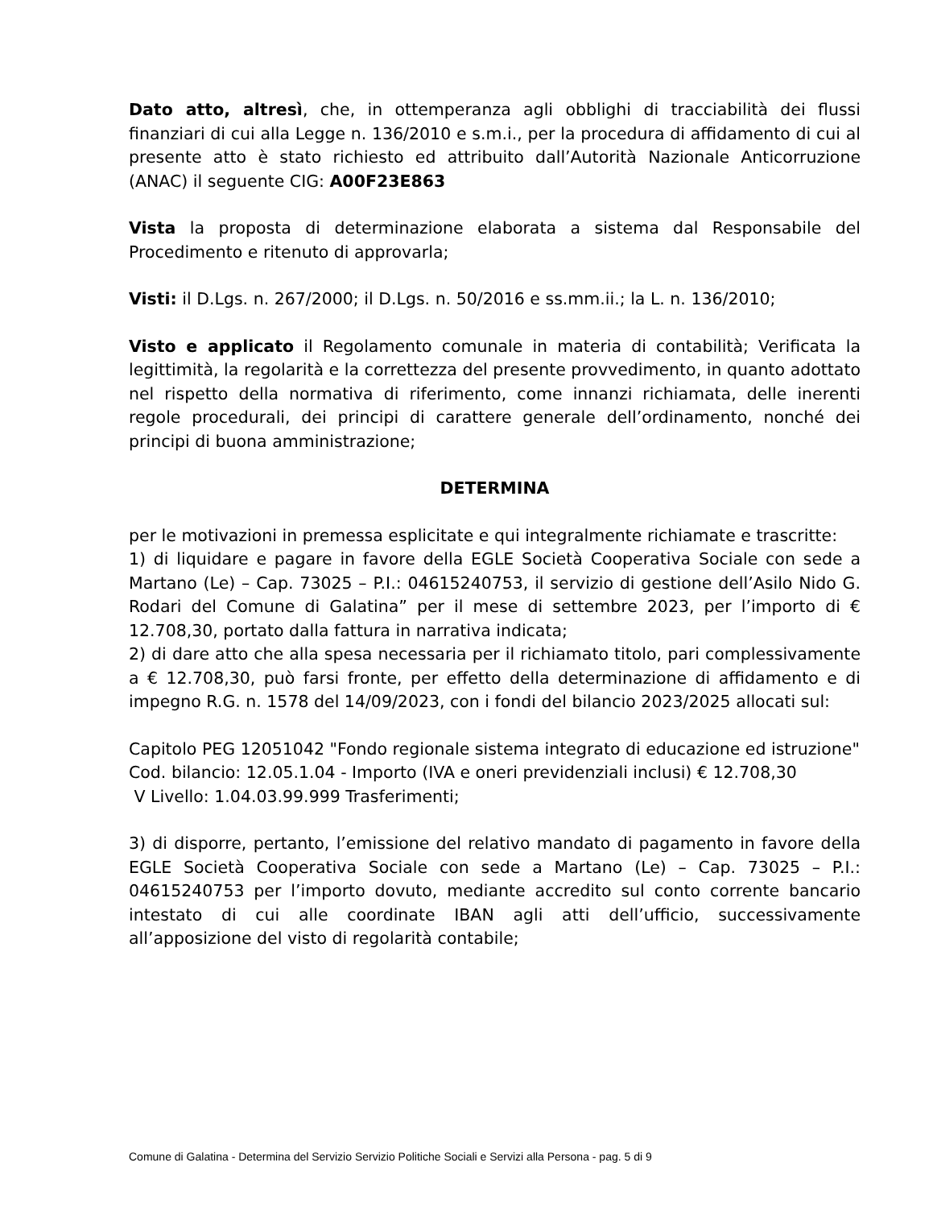Dato atto, altresì, che, in ottemperanza agli obblighi di tracciabilità dei flussi finanziari di cui alla Legge n. 136/2010 e s.m.i., per la procedura di affidamento di cui al presente atto è stato richiesto ed attribuito dall’Autorità Nazionale Anticorruzione (ANAC) il seguente CIG: A00F23E863
Vista la proposta di determinazione elaborata a sistema dal Responsabile del Procedimento e ritenuto di approvarla;
Visti: il D.Lgs. n. 267/2000; il D.Lgs. n. 50/2016 e ss.mm.ii.; la L. n. 136/2010;
Visto e applicato il Regolamento comunale in materia di contabilità; Verificata la legittimità, la regolarità e la correttezza del presente provvedimento, in quanto adottato nel rispetto della normativa di riferimento, come innanzi richiamata, delle inerenti regole procedurali, dei principi di carattere generale dell’ordinamento, nonché dei principi di buona amministrazione;
DETERMINA
per le motivazioni in premessa esplicitate e qui integralmente richiamate e trascritte:
1) di liquidare e pagare in favore della EGLE Società Cooperativa Sociale con sede a Martano (Le) – Cap. 73025 – P.I.: 04615240753, il servizio di gestione dell’Asilo Nido G. Rodari del Comune di Galatina” per il mese di settembre 2023, per l’importo di € 12.708,30, portato dalla fattura in narrativa indicata;
2) di dare atto che alla spesa necessaria per il richiamato titolo, pari complessivamente a € 12.708,30, può farsi fronte, per effetto della determinazione di affidamento e di impegno R.G. n. 1578 del 14/09/2023, con i fondi del bilancio 2023/2025 allocati sul:
Capitolo PEG 12051042 "Fondo regionale sistema integrato di educazione ed istruzione"
Cod. bilancio: 12.05.1.04 - Importo (IVA e oneri previdenziali inclusi) € 12.708,30
V Livello: 1.04.03.99.999 Trasferimenti;
3) di disporre, pertanto, l’emissione del relativo mandato di pagamento in favore della EGLE Società Cooperativa Sociale con sede a Martano (Le) – Cap. 73025 – P.I.: 04615240753 per l’importo dovuto, mediante accredito sul conto corrente bancario intestato di cui alle coordinate IBAN agli atti dell’ufficio, successivamente all’apposizione del visto di regolarità contabile;
Comune di Galatina - Determina del Servizio Servizio Politiche Sociali e Servizi alla Persona - pag. 5 di 9